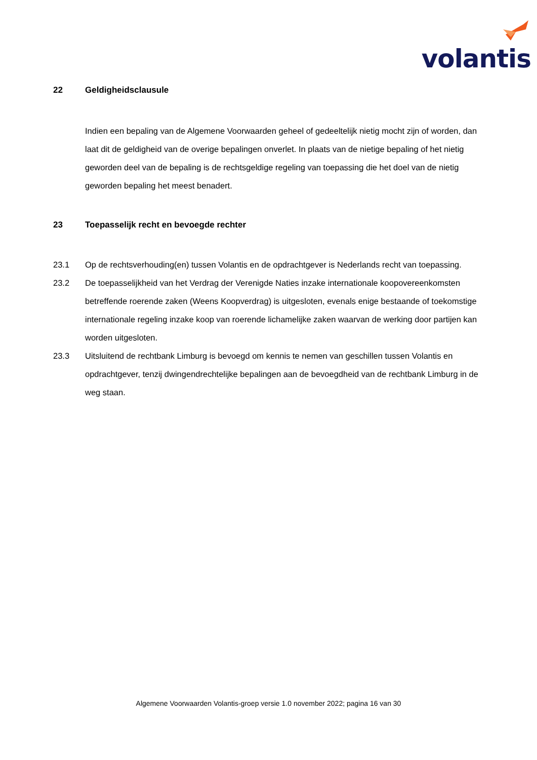volantis
22 Geldigheidsclausule
Indien een bepaling van de Algemene Voorwaarden geheel of gedeeltelijk nietig mocht zijn of worden, dan laat dit de geldigheid van de overige bepalingen onverlet. In plaats van de nietige bepaling of het nietig geworden deel van de bepaling is de rechtsgeldige regeling van toepassing die het doel van de nietig geworden bepaling het meest benadert.
23 Toepasselijk recht en bevoegde rechter
23.1 Op de rechtsverhouding(en) tussen Volantis en de opdrachtgever is Nederlands recht van toepassing.
23.2 De toepasselijkheid van het Verdrag der Verenigde Naties inzake internationale koopovereenkomsten betreffende roerende zaken (Weens Koopverdrag) is uitgesloten, evenals enige bestaande of toekomstige internationale regeling inzake koop van roerende lichamelijke zaken waarvan de werking door partijen kan worden uitgesloten.
23.3 Uitsluitend de rechtbank Limburg is bevoegd om kennis te nemen van geschillen tussen Volantis en opdrachtgever, tenzij dwingendrechtelijke bepalingen aan de bevoegdheid van de rechtbank Limburg in de weg staan.
Algemene Voorwaarden Volantis-groep versie 1.0 november 2022; pagina 16 van 30